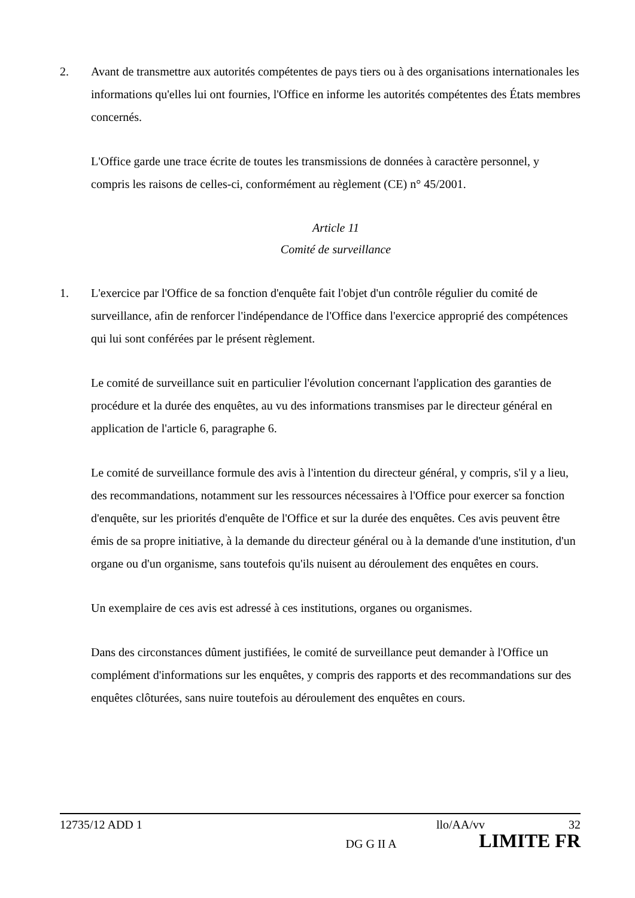2. Avant de transmettre aux autorités compétentes de pays tiers ou à des organisations internationales les informations qu'elles lui ont fournies, l'Office en informe les autorités compétentes des États membres concernés.
L'Office garde une trace écrite de toutes les transmissions de données à caractère personnel, y compris les raisons de celles-ci, conformément au règlement (CE) n° 45/2001.
Article 11
Comité de surveillance
1. L'exercice par l'Office de sa fonction d'enquête fait l'objet d'un contrôle régulier du comité de surveillance, afin de renforcer l'indépendance de l'Office dans l'exercice approprié des compétences qui lui sont conférées par le présent règlement.
Le comité de surveillance suit en particulier l'évolution concernant l'application des garanties de procédure et la durée des enquêtes, au vu des informations transmises par le directeur général en application de l'article 6, paragraphe 6.
Le comité de surveillance formule des avis à l'intention du directeur général, y compris, s'il y a lieu, des recommandations, notamment sur les ressources nécessaires à l'Office pour exercer sa fonction d'enquête, sur les priorités d'enquête de l'Office et sur la durée des enquêtes. Ces avis peuvent être émis de sa propre initiative, à la demande du directeur général ou à la demande d'une institution, d'un organe ou d'un organisme, sans toutefois qu'ils nuisent au déroulement des enquêtes en cours.
Un exemplaire de ces avis est adressé à ces institutions, organes ou organismes.
Dans des circonstances dûment justifiées, le comité de surveillance peut demander à l'Office un complément d'informations sur les enquêtes, y compris des rapports et des recommandations sur des enquêtes clôturées, sans nuire toutefois au déroulement des enquêtes en cours.
12735/12 ADD 1 llo/AA/vv 32
DG G II A LIMITE FR